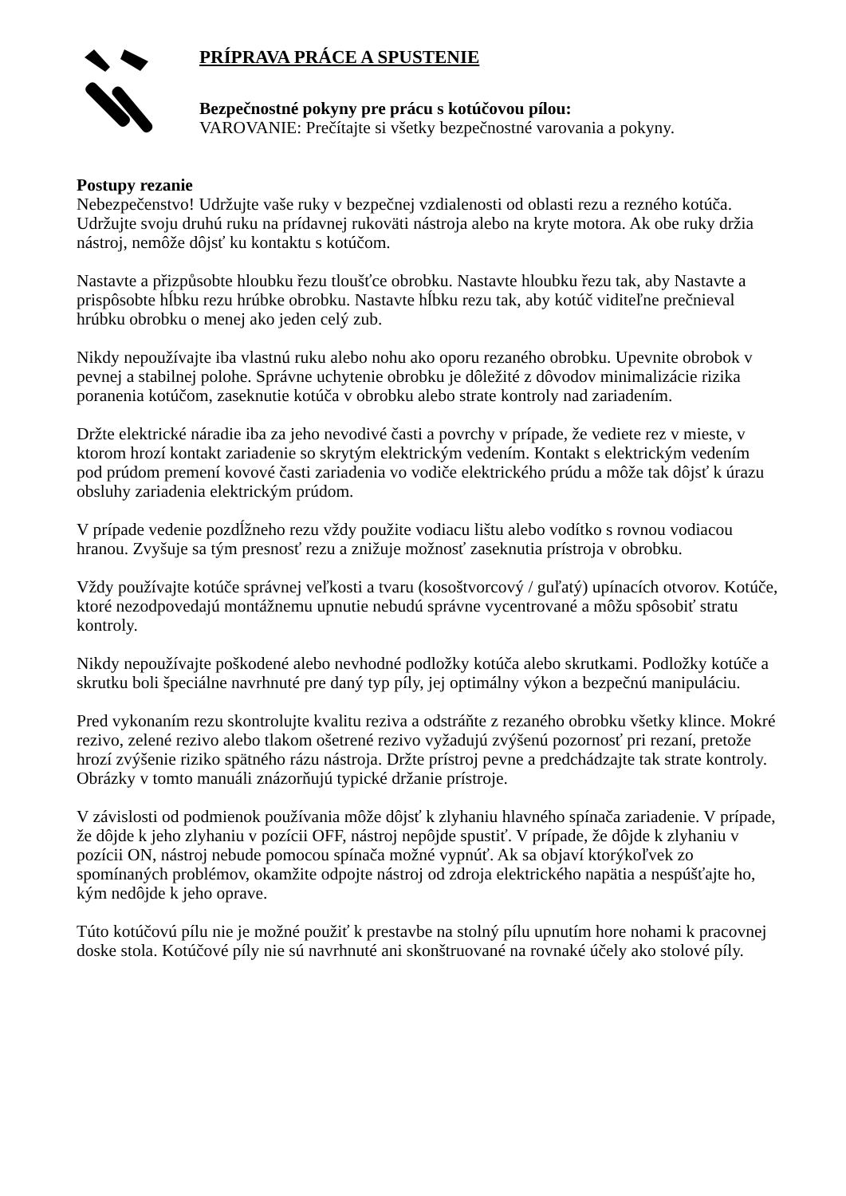PRÍPRAVA PRÁCE A SPUSTENIE
Bezpečnostné pokyny pre prácu s kotúčovou pílou:
VAROVANIE: Prečítajte si všetky bezpečnostné varovania a pokyny.
Postupy rezanie
Nebezpečenstvo! Udržujte vaše ruky v bezpečnej vzdialenosti od oblasti rezu a rezného kotúča. Udržujte svoju druhú ruku na prídavnej rukoväti nástroja alebo na kryte motora. Ak obe ruky držia nástroj, nemôže dôjsť ku kontaktu s kotúčom.
Nastavte a přizpůsobte hloubku řezu tloušťce obrobku. Nastavte hloubku řezu tak, aby Nastavte a prispôsobte hĺbku rezu hrúbke obrobku. Nastavte hĺbku rezu tak, aby kotúč viditeľne prečnieval hrúbku obrobku o menej ako jeden celý zub.
Nikdy nepoužívajte iba vlastnú ruku alebo nohu ako oporu rezaného obrobku. Upevnite obrobok v pevnej a stabilnej polohe. Správne uchytenie obrobku je dôležité z dôvodov minimalizácie rizika poranenia kotúčom, zaseknutie kotúča v obrobku alebo strate kontroly nad zariadením.
Držte elektrické náradie iba za jeho nevodivé časti a povrchy v prípade, že vediete rez v mieste, v ktorom hrozí kontakt zariadenie so skrytým elektrickým vedením. Kontakt s elektrickým vedením pod prúdom premení kovové časti zariadenia vo vodiče elektrického prúdu a môže tak dôjsť k úrazu obsluhy zariadenia elektrickým prúdom.
V prípade vedenie pozdĺžneho rezu vždy použite vodiacu lištu alebo vodítko s rovnou vodiacou hranou. Zvyšuje sa tým presnosť rezu a znižuje možnosť zaseknutia prístroja v obrobku.
Vždy používajte kotúče správnej veľkosti a tvaru (kosoštvorcový / guľatý) upínacích otvorov. Kotúče, ktoré nezodpovedajú montážnemu upnutie nebudú správne vycentrované a môžu spôsobiť stratu kontroly.
Nikdy nepoužívajte poškodené alebo nevhodné podložky kotúča alebo skrutkami. Podložky kotúče a skrutku boli špeciálne navrhnuté pre daný typ píly, jej optimálny výkon a bezpečnú manipuláciu.
Pred vykonaním rezu skontrolujte kvalitu reziva a odstráňte z rezaného obrobku všetky klince. Mokré rezivo, zelené rezivo alebo tlakom ošetrené rezivo vyžadujú zvýšenú pozornosť pri rezaní, pretože hrozí zvýšenie riziko spätného rázu nástroja. Držte prístroj pevne a predchádzajte tak strate kontroly. Obrázky v tomto manuáli znázorňujú typické držanie prístroje.
V závislosti od podmienok používania môže dôjsť k zlyhaniu hlavného spínača zariadenie. V prípade, že dôjde k jeho zlyhaniu v pozícii OFF, nástroj nepôjde spustiť. V prípade, že dôjde k zlyhaniu v pozícii ON, nástroj nebude pomocou spínača možné vypnúť. Ak sa objaví ktorýkoľvek zo spomínaných problémov, okamžite odpojte nástroj od zdroja elektrického napätia a nespúšťajte ho, kým nedôjde k jeho oprave.
Túto kotúčovú pílu nie je možné použiť k prestavbe na stolný pílu upnutím hore nohami k pracovnej doske stola. Kotúčové píly nie sú navrhnuté ani skonštruované na rovnaké účely ako stolové píly.